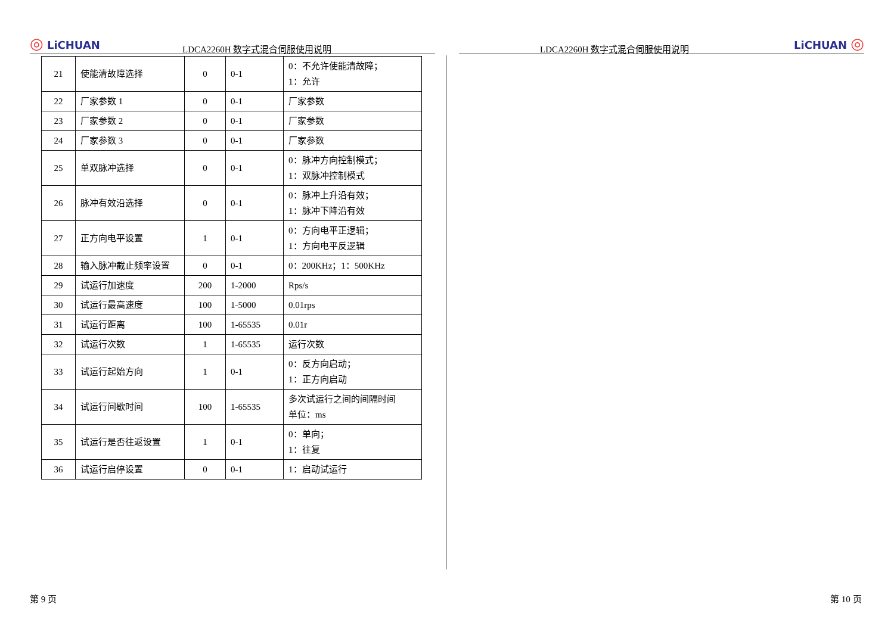◎ LiCHUAN LDCA2260H 数字式混合伺服使用说明
| 21 | 使能清故障选择 | 0 | 0-1 | 0：不允许使能清故障； 1：允许 |
| 22 | 厂家参数 1 | 0 | 0-1 | 厂家参数 |
| 23 | 厂家参数 2 | 0 | 0-1 | 厂家参数 |
| 24 | 厂家参数 3 | 0 | 0-1 | 厂家参数 |
| 25 | 单双脉冲选择 | 0 | 0-1 | 0：脉冲方向控制模式； 1：双脉冲控制模式 |
| 26 | 脉冲有效沿选择 | 0 | 0-1 | 0：脉冲上升沿有效； 1：脉冲下降沿有效 |
| 27 | 正方向电平设置 | 1 | 0-1 | 0：方向电平正逻辑； 1：方向电平反逻辑 |
| 28 | 输入脉冲截止频率设置 | 0 | 0-1 | 0：200KHz；1：500KHz |
| 29 | 试运行加速度 | 200 | 1-2000 | Rps/s |
| 30 | 试运行最高速度 | 100 | 1-5000 | 0.01rps |
| 31 | 试运行距离 | 100 | 1-65535 | 0.01r |
| 32 | 试运行次数 | 1 | 1-65535 | 运行次数 |
| 33 | 试运行起始方向 | 1 | 0-1 | 0：反方向启动； 1：正方向启动 |
| 34 | 试运行间歇时间 | 100 | 1-65535 | 多次试运行之间的间隔时间 单位：ms |
| 35 | 试运行是否往返设置 | 1 | 0-1 | 0：单向； 1：往复 |
| 36 | 试运行启停设置 | 0 | 0-1 | 1：启动试运行 |
LDCA2260H 数字式混合伺服使用说明 LiCHUAN ◎
第 9 页 第 10 页